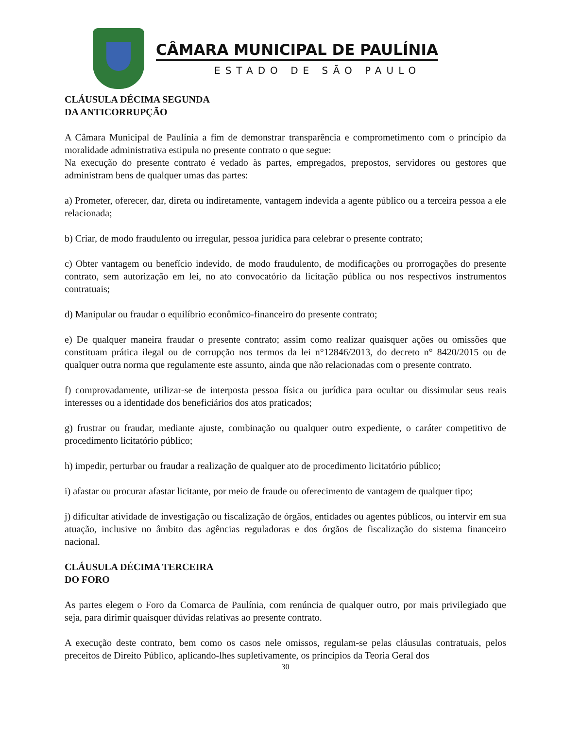CÂMARA MUNICIPAL DE PAULÍNIA
ESTADO DE SÃO PAULO
CLÁUSULA DÉCIMA SEGUNDA
DA ANTICORRUPÇÃO
A Câmara Municipal de Paulínia a fim de demonstrar transparência e comprometimento com o princípio da moralidade administrativa estipula no presente contrato o que segue:
Na execução do presente contrato é vedado às partes, empregados, prepostos, servidores ou gestores que administram bens de qualquer umas das partes:
a) Prometer, oferecer, dar, direta ou indiretamente, vantagem indevida a agente público ou a terceira pessoa a ele relacionada;
b) Criar, de modo fraudulento ou irregular, pessoa jurídica para celebrar o presente contrato;
c) Obter vantagem ou benefício indevido, de modo fraudulento, de modificações ou prorrogações do presente contrato, sem autorização em lei, no ato convocatório da licitação pública ou nos respectivos instrumentos contratuais;
d) Manipular ou fraudar o equilíbrio econômico-financeiro do presente contrato;
e) De qualquer maneira fraudar o presente contrato; assim como realizar quaisquer ações ou omissões que constituam prática ilegal ou de corrupção nos termos da lei n°12846/2013, do decreto n° 8420/2015 ou de qualquer outra norma que regulamente este assunto, ainda que não relacionadas com o presente contrato.
f) comprovadamente, utilizar-se de interposta pessoa física ou jurídica para ocultar ou dissimular seus reais interesses ou a identidade dos beneficiários dos atos praticados;
g) frustrar ou fraudar, mediante ajuste, combinação ou qualquer outro expediente, o caráter competitivo de procedimento licitatório público;
h) impedir, perturbar ou fraudar a realização de qualquer ato de procedimento licitatório público;
i) afastar ou procurar afastar licitante, por meio de fraude ou oferecimento de vantagem de qualquer tipo;
j) dificultar atividade de investigação ou fiscalização de órgãos, entidades ou agentes públicos, ou intervir em sua atuação, inclusive no âmbito das agências reguladoras e dos órgãos de fiscalização do sistema financeiro nacional.
CLÁUSULA DÉCIMA TERCEIRA
DO FORO
As partes elegem o Foro da Comarca de Paulínia, com renúncia de qualquer outro, por mais privilegiado que seja, para dirimir quaisquer dúvidas relativas ao presente contrato.
A execução deste contrato, bem como os casos nele omissos, regulam-se pelas cláusulas contratuais, pelos preceitos de Direito Público, aplicando-lhes supletivamente, os princípios da Teoria Geral dos
30